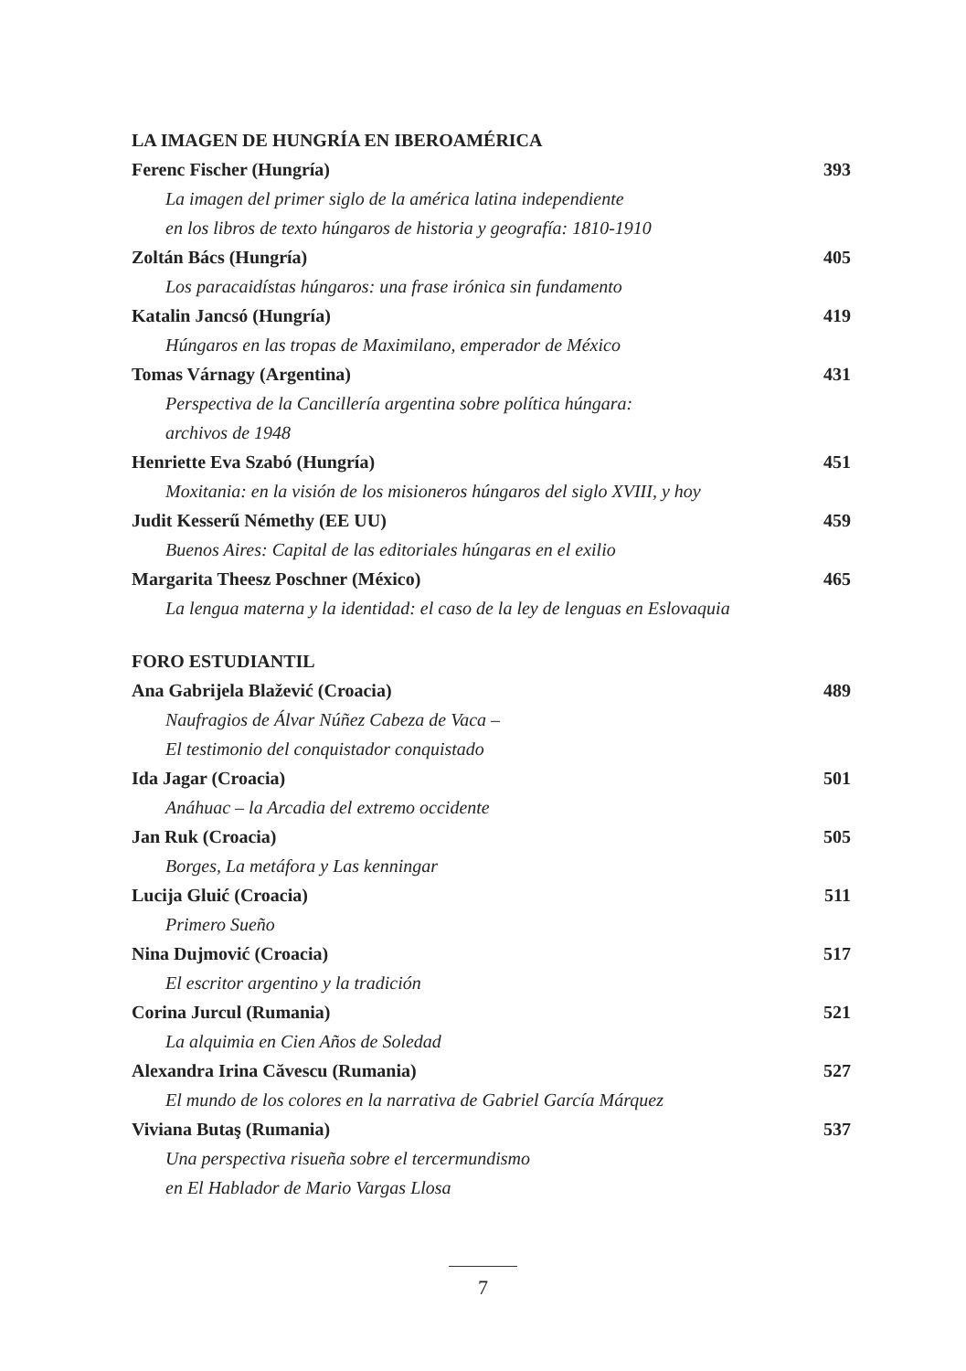LA IMAGEN DE HUNGRÍA EN IBEROAMÉRICA
Ferenc Fischer (Hungría) 393
La imagen del primer siglo de la américa latina independiente
en los libros de texto húngaros de historia y geografía: 1810-1910
Zoltán Bács (Hungría) 405
Los paracaidístas húngaros: una frase irónica sin fundamento
Katalin Jancsó (Hungría) 419
Húngaros en las tropas de Maximilano, emperador de México
Tomas Várnagy (Argentina) 431
Perspectiva de la Cancillería argentina sobre política húngara:
archivos de 1948
Henriette Eva Szabó (Hungría) 451
Moxitania: en la visión de los misioneros húngaros del siglo XVIII, y hoy
Judit Kesserű Némethy (EE UU) 459
Buenos Aires: Capital de las editoriales húngaras en el exilio
Margarita Theesz Poschner (México) 465
La lengua materna y la identidad: el caso de la ley de lenguas en Eslovaquia
FORO ESTUDIANTIL
Ana Gabrijela Blažević (Croacia) 489
Naufragios de Álvar Núñez Cabeza de Vaca –
El testimonio del conquistador conquistado
Ida Jagar (Croacia) 501
Anáhuac – la Arcadia del extremo occidente
Jan Ruk (Croacia) 505
Borges, La metáfora y Las kenningar
Lucija Gluić (Croacia) 511
Primero Sueño
Nina Dujmović (Croacia) 517
El escritor argentino y la tradición
Corina Jurcul (Rumania) 521
La alquimia en Cien Años de Soledad
Alexandra Irina Căvescu (Rumania) 527
El mundo de los colores en la narrativa de Gabriel García Márquez
Viviana Butaş (Rumania) 537
Una perspectiva risueña sobre el tercermundismo
en El Hablador de Mario Vargas Llosa
7